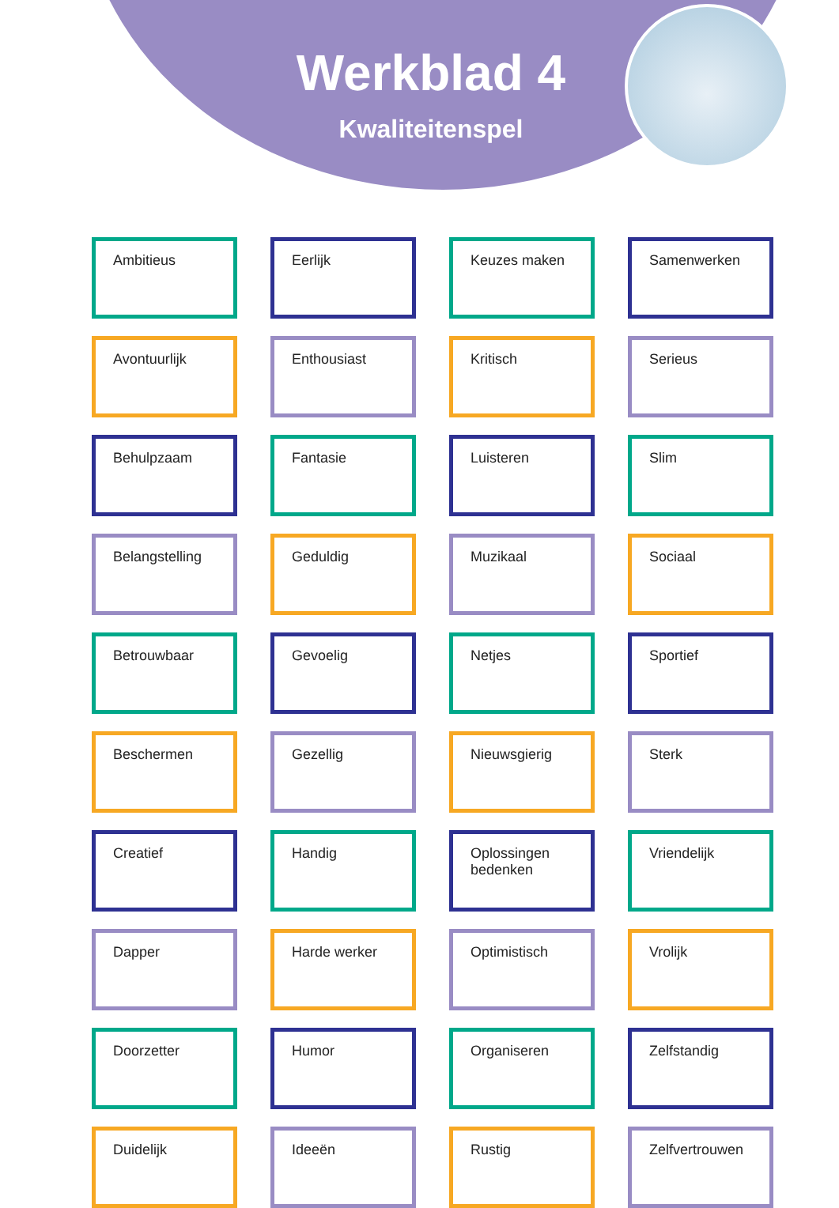Werkblad 4
Kwaliteitenspel
Ambitieus
Eerlijk
Keuzes maken
Samenwerken
Avontuurlijk
Enthousiast
Kritisch
Serieus
Behulpzaam
Fantasie
Luisteren
Slim
Belangstelling
Geduldig
Muzikaal
Sociaal
Betrouwbaar
Gevoelig
Netjes
Sportief
Beschermen
Gezellig
Nieuwsgierig
Sterk
Creatief
Handig
Oplossingen bedenken
Vriendelijk
Dapper
Harde werker
Optimistisch
Vrolijk
Doorzetter
Humor
Organiseren
Zelfstandig
Duidelijk
Ideeën
Rustig
Zelfvertrouwen